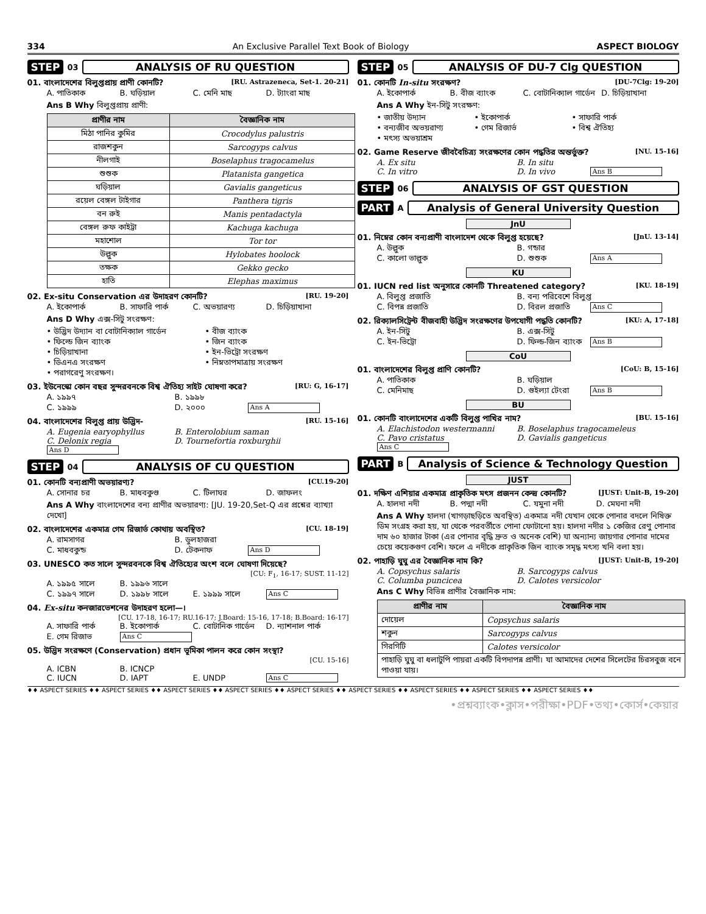334 An Exclusive Parallel Text Book of Biology ASPECT BIOLOGY
STEP 03 ANALYSIS OF RU QUESTION
01. বাংলাদেশের বিলুপ্তপ্রায় প্রাণী কোনটি? [RU. Astrazeneca, Set-1. 20-21]
A. পাতিকাক B. ঘড়িয়াল C. মেনি মাছ D. ট্যাংরা মাছ
Ans B Why বিলুপ্তপ্রায় প্রাণী:
| প্রাণীর নাম | বৈজ্ঞানিক নাম |
| --- | --- |
| মিঠা পানির কুমির | Crocodylus palustris |
| রাজশকুন | Sarcogyps calvus |
| নীলগাই | Boselaphus tragocamelus |
| শুশুক | Platanista gangetica |
| ঘড়িয়াল | Gavialis gangeticus |
| রয়েল বেঙ্গল টাইগার | Panthera tigris |
| বন রুই | Manis pentadactyla |
| বেঙ্গল রুফ কাইট্টা | Kachuga kachuga |
| মহাশোল | Tor tor |
| উল্লুক | Hylobates hoolock |
| তক্ষক | Gekko gecko |
| হাতি | Elephas maximus |
02. Ex-situ Conservation এর উদাহরণ কোনটি? [RU. 19-20]
A. ইকোপার্ক B. সাফারি পার্ক C. অভয়ারণ্য D. চিড়িয়াখানা
Ans D Why এক্স-সিটু সংরক্ষণ:
• উদ্ভিদ উদ্যান বা বোটানিক্যাল গার্ডেন • বীজ ব্যাংক • ফিল্ডে জিন ব্যাংক • জিন ব্যাংক • চিড়িয়াখানা • ইন-ভিট্রো সংরক্ষণ • ডিএনএ সংরক্ষণ • নিম্নতাপমাত্রায় সংরক্ষণ • পরাগরেণু সংরক্ষণ।
03. ইউনেস্কো কোন বছর সুন্দরবনকে বিশ্ব ঐতিহ্য সাইট ঘোষণা করে? [RU: G, 16-17]
A. ১৯৯৭ B. ১৯৯৮ C. ১৯৯৯ D. ২০০০ Ans A
04. বাংলাদেশের বিলুপ্ত প্রায় উদ্ভিদ- [RU. 15-16]
A. Eugenia earyophyllus B. Enterolobium saman C. Delonix regia D. Tournefortia roxburghii Ans D
STEP 04 ANALYSIS OF CU QUESTION
01. কোনটি বন্যপ্রাণী অভয়ারণ্য? [CU.19-20]
A. সোনার চর B. মাধবকুণ্ড C. টিলাঘর D. জাফলং
Ans A Why বাংলাদেশের বন্য প্রাণীর অভয়ারণ্য: [JU. 19-20,Set-Q এর প্রশ্নের ব্যাখ্যা দেখো]
02. বাংলাদেশের একমাত্র গেম রিজার্ভ কোথায় অবস্থিত? [CU. 18-19]
A. রামসাগর B. ডুলহাজরা C. মাধবকুন্ড D. টেকনাফ Ans D
03. UNESCO কত সালে সুন্দরবনকে বিশ্ব ঐতিহ্যের অংশ বলে ঘোষণা দিয়েছে?
[CU: F<sub>1</sub>, 16-17; SUST. 11-12]
A. ১৯৯৫ সালে B. ১৯৯৬ সালে C. ১৯৯৭ সালে D. ১৯৯৮ সালে E. ১৯৯৯ সালে Ans C
04. Ex-situ কনজারভেশনের উদাহরণ হলো—।
[CU. 17-18, 16-17; RU.16-17; J.Board: 15-16, 17-18; B.Board: 16-17]
A. সাফারি পার্ক B. ইকোপার্ক C. বোটানিক গার্ডেন D. ন্যাশনাল পার্ক E. গেম রিজাভ Ans C
05. উদ্ভিদ সংরক্ষণে (Conservation) প্রধান ভূমিকা পালন করে কোন সংস্থা?
[CU. 15-16]
A. ICBN B. ICNCP C. IUCN D. IAPT E. UNDP Ans C
STEP 05 ANALYSIS OF DU-7 Clg QUESTION
01. কোনটি In-situ সংরক্ষণ? [DU-7Clg: 19-20]
A. ইকোপার্ক B. বীজ ব্যাংক C. বোটানিক্যাল গার্ডেন D. চিড়িয়াখানা
Ans A Why ইন-সিটু সংরক্ষণ:
• জাতীয় উদ্যান • ইকোপার্ক • সাফারি পার্ক • বন্যজীব অভয়রাণ্য • গেম রিজার্ভ • বিশ্ব ঐতিহ্য • মৎস্য অভয়াশ্রম
02. Game Reserve জীববৈচিত্র্য সংরক্ষণের কোন পদ্ধতির অন্তর্ভুক্ত? [NU. 15-16]
A. Ex situ B. In situ C. In vitro D. In vivo Ans B
STEP 06 ANALYSIS OF GST QUESTION
PART A Analysis of General University Question
JnU
01. নিম্নের কোন বন্যপ্রাণী বাংলাদেশ থেকে বিলুপ্ত হয়েছে? [JnU. 13-14]
A. উল্লুক B. গন্ডার C. কালো ভাল্লুক D. শুশুক Ans A
KU
01. IUCN red list অনুসারে কোনটি Threatened category? [KU. 18-19]
A. বিলুপ্ত প্রজাতি B. বন্য পরিবেশে বিলুপ্ত C. বিপন্ন প্রজাতি D. বিরল প্রজাতি Ans C
02. রিক্যালসিট্রেন্ট বীজবাহী উদ্ভিদ সংরক্ষণের উপযোগী পদ্ধতি কোনটি? [KU: A, 17-18]
A. ইন-সিটু B. এক্স-সিটু C. ইন-ভিট্রো D. ফিল্ড-জিন ব্যাংক Ans B
CoU
01. বাংলাদেশের বিলুপ্ত প্রাণি কোনটি? [CoU: B, 15-16]
A. পাতিকাক B. ঘড়িয়াল C. মেনিমাছ D. গুইল্যা টেংরা Ans B
BU
01. কোনটি বাংলাদেশের একটি বিলুপ্ত পাখির নাম? [BU. 15-16]
A. Elachistodon westermanni B. Boselaphus tragocameleus C. Pavo cristatus D. Gavialis gangeticus Ans C
PART B Analysis of Science & Technology Question
JUST
01. দক্ষিণ এশিয়ার একমাত্র প্রাকৃতিক মৎস প্রজনন কেন্দ্র কোনটি? [JUST: Unit-B, 19-20]
A. হালদা নদী B. পদ্মা নদী C. যমুনা নদী D. মেঘনা নদী
Ans A Why হালদা (খাগড়াছড়িতে অবস্থিত) একমাত্র নদী যেখান থেকে পোনার বদলে নিষিক্ত ডিম সংগ্রহ করা হয়, যা থেকে পরবর্তীতে পোনা ফোটানো হয়। হালদা নদীর ১ কেজির রেণু পোনার দাম ৬০ হাজার টাকা (এর পোনার বৃদ্ধি দ্রুত ও অনেক বেশি) যা অন্যান্য জায়গার পোনার দামের চেয়ে কয়েকগুণ বেশি। ফলে এ নদীকে প্রাকৃতিক জিন ব্যাংক সমৃদ্ধ মৎস্য খনি বলা হয়।
02. পাহাড়ি ঘুঘু এর বৈজ্ঞানিক নাম কি? [JUST: Unit-B, 19-20]
A. Copsychus salaris B. Sarcogyps calvus C. Columba puncicea D. Calotes versicolor
Ans C Why বিভিন্ন প্রাণীর বৈজ্ঞানিক নাম:
| প্রাণীর নাম | বৈজ্ঞানিক নাম |
| --- | --- |
| দোয়েল | Copsychus salaris |
| শকুন | Sarcogyps calvus |
| গিরগিটি | Calotes versicolor |
| পাহাড়ি ঘুঘু বা ধলাটুপি পায়রা একটি বিপদাপন্ন প্রাণী। যা আমাদের দেশের সিলেটের চিরসবুজ বনে পাওয়া যায়। | |
♦♦ ASPECT SERIES ♦♦ ASPECT SERIES ♦♦ ASPECT SERIES ♦♦ ASPECT SERIES ♦♦ ASPECT SERIES ♦♦ ASPECT SERIES ♦♦ ASPECT SERIES ♦♦ ASPECT SERIES ♦♦ ASPECT SERIES ♦♦
•প্রশ্নব্যাংক•ক্লাস•পরীক্ষা•PDF•তথ্য•কোর্স•কেয়ার